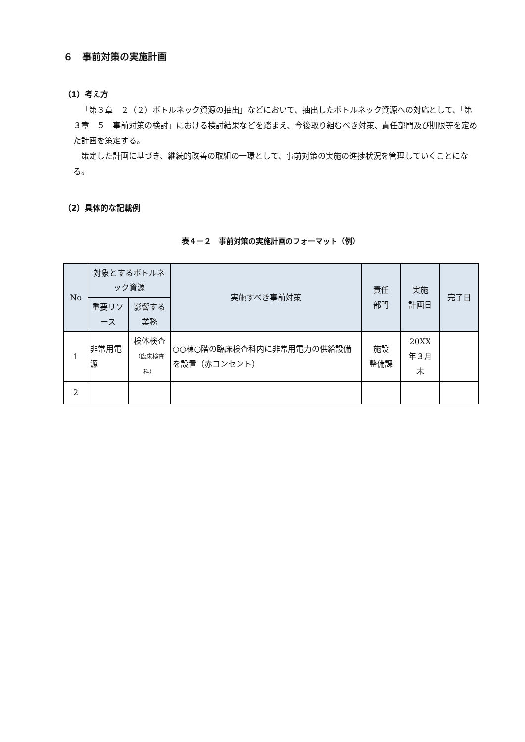６　事前対策の実施計画
（1）考え方
「第３章　２（２）ボトルネック資源の抽出」などにおいて、抽出したボトルネック資源への対応として、「第３章　５　事前対策の検討」における検討結果などを踏まえ、今後取り組むべき対策、責任部門及び期限等を定めた計画を策定する。
策定した計画に基づき、継続的改善の取組の一環として、事前対策の実施の進捗状況を管理していくことになる。
（2）具体的な記載例
表４－２　事前対策の実施計画のフォーマット（例）
| No | 対象とするボトルネック資源 | | 実施すべき事前対策 | 責任 部門 | 実施 計画日 | 完了日 |
| --- | --- | --- | --- | --- | --- | --- |
| | 重要リソース | 影響する業務 | | | | |
| 1 | 非常用電源 | 検体検査 （臨床検査科） | ○○棟○階の臨床検査科内に非常用電力の供給設備を設置（赤コンセント） | 施設 整備課 | 20XX 年３月 末 | |
| 2 | | | | | | |